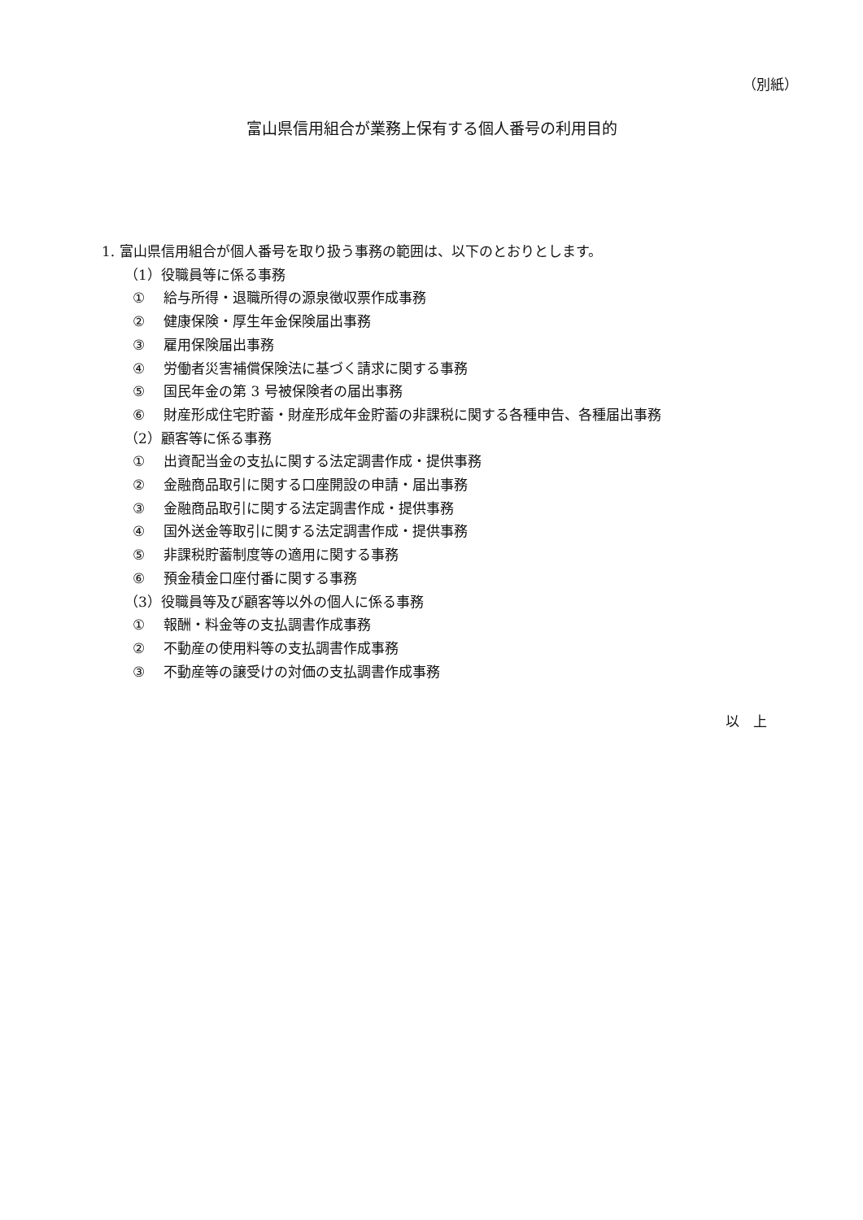（別紙）
富山県信用組合が業務上保有する個人番号の利用目的
1. 富山県信用組合が個人番号を取り扱う事務の範囲は、以下のとおりとします。
（1）役職員等に係る事務
① 給与所得・退職所得の源泉徴収票作成事務
② 健康保険・厚生年金保険届出事務
③ 雇用保険届出事務
④ 労働者災害補償保険法に基づく請求に関する事務
⑤ 国民年金の第 3 号被保険者の届出事務
⑥ 財産形成住宅貯蓄・財産形成年金貯蓄の非課税に関する各種申告、各種届出事務
（2）顧客等に係る事務
① 出資配当金の支払に関する法定調書作成・提供事務
② 金融商品取引に関する口座開設の申請・届出事務
③ 金融商品取引に関する法定調書作成・提供事務
④ 国外送金等取引に関する法定調書作成・提供事務
⑤ 非課税貯蓄制度等の適用に関する事務
⑥ 預金積金口座付番に関する事務
（3）役職員等及び顧客等以外の個人に係る事務
① 報酬・料金等の支払調書作成事務
② 不動産の使用料等の支払調書作成事務
③ 不動産等の譲受けの対価の支払調書作成事務
以　上